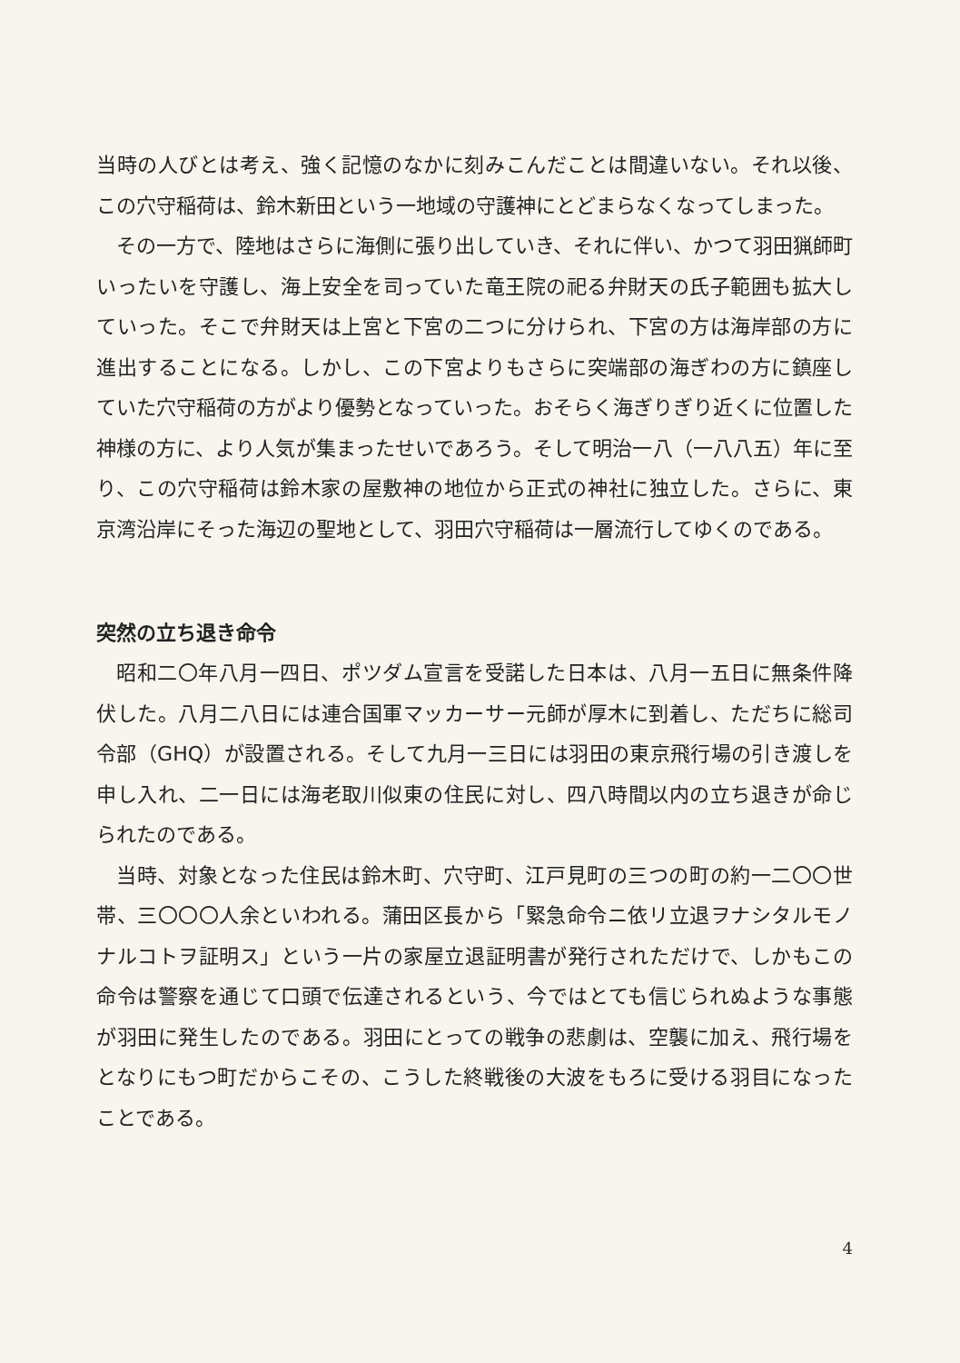当時の人びとは考え、強く記憶のなかに刻みこんだことは間違いない。それ以後、この穴守稲荷は、鈴木新田という一地域の守護神にとどまらなくなってしまった。
その一方で、陸地はさらに海側に張り出していき、それに伴い、かつて羽田猟師町いったいを守護し、海上安全を司っていた竜王院の祀る弁財天の氏子範囲も拡大していった。そこで弁財天は上宮と下宮の二つに分けられ、下宮の方は海岸部の方に進出することになる。しかし、この下宮よりもさらに突端部の海ぎわの方に鎮座していた穴守稲荷の方がより優勢となっていった。おそらく海ぎりぎり近くに位置した神様の方に、より人気が集まったせいであろう。そして明治一八（一八八五）年に至り、この穴守稲荷は鈴木家の屋敷神の地位から正式の神社に独立した。さらに、東京湾沿岸にそった海辺の聖地として、羽田穴守稲荷は一層流行してゆくのである。
突然の立ち退き命令
昭和二〇年八月一四日、ポツダム宣言を受諾した日本は、八月一五日に無条件降伏した。八月二八日には連合国軍マッカーサー元師が厚木に到着し、ただちに総司令部（GHQ）が設置される。そして九月一三日には羽田の東京飛行場の引き渡しを申し入れ、二一日には海老取川似東の住民に対し、四八時間以内の立ち退きが命じられたのである。
当時、対象となった住民は鈴木町、穴守町、江戸見町の三つの町の約一二〇〇世帯、三〇〇〇人余といわれる。蒲田区長から「緊急命令ニ依リ立退ヲナシタルモノナルコトヲ証明ス」という一片の家屋立退証明書が発行されただけで、しかもこの命令は警察を通じて口頭で伝達されるという、今ではとても信じられぬような事態が羽田に発生したのである。羽田にとっての戦争の悲劇は、空襲に加え、飛行場をとなりにもつ町だからこその、こうした終戦後の大波をもろに受ける羽目になったことである。
4